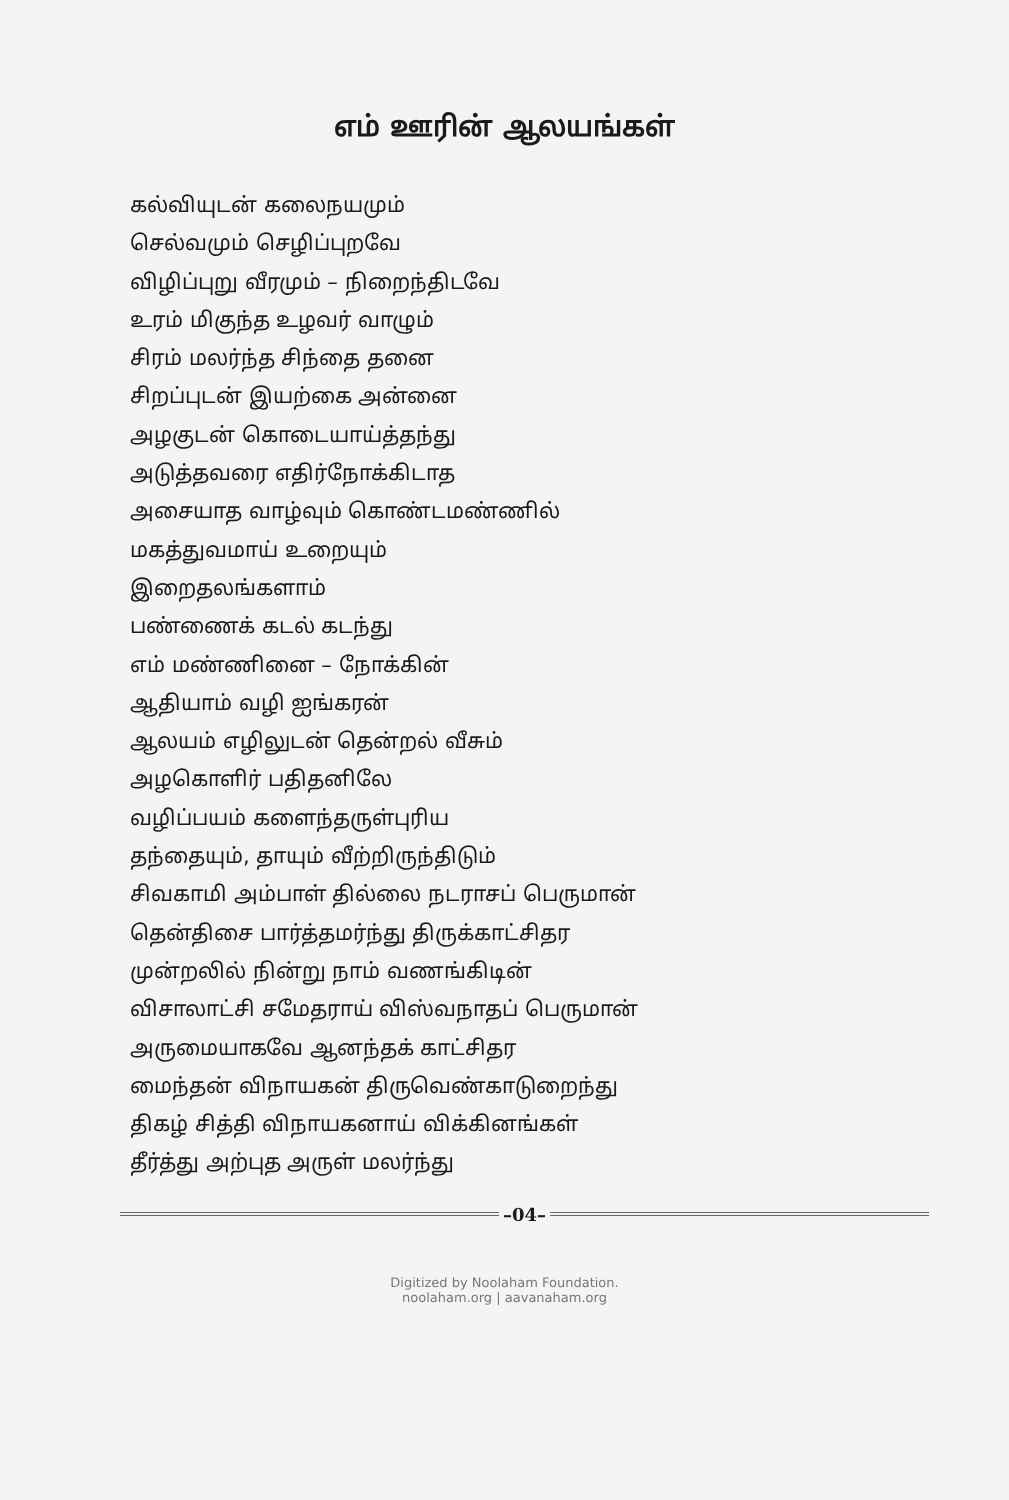எம் ஊரின் ஆலயங்கள்
கல்வியுடன் கலைநயமும்
செல்வமும் செழிப்புறவே
விழிப்புறு வீரமும் – நிறைந்திடவே
உரம் மிகுந்த உழவர் வாழும்
சிரம் மலர்ந்த சிந்தை தனை
சிறப்புடன் இயற்கை அன்னை
அழகுடன் கொடையாய்த்தந்து
அடுத்தவரை எதிர்நோக்கிடாத
அசையாத வாழ்வும் கொண்டமண்ணில்
மகத்துவமாய் உறையும்
இறைதலங்களாம்
பண்ணைக் கடல் கடந்து
எம் மண்ணினை – நோக்கின்
ஆதியாம் வழி ஐங்கரன்
ஆலயம் எழிலுடன் தென்றல் வீசும்
அழகொளிர் பதிதனிலே
வழிப்பயம் களைந்தருள்புரிய
தந்தையும், தாயும் வீற்றிருந்திடும்
சிவகாமி அம்பாள் தில்லை நடராசப் பெருமான்
தென்திசை பார்த்தமர்ந்து திருக்காட்சிதர
முன்றலில் நின்று நாம் வணங்கிடின்
விசாலாட்சி சமேதராய் விஸ்வநாதப் பெருமான்
அருமையாகவே ஆனந்தக் காட்சிதர
மைந்தன் விநாயகன் திருவெண்காடுறைந்து
திகழ் சித்தி விநாயகனாய் விக்கினங்கள்
தீர்த்து அற்புத அருள் மலர்ந்து
–04–
Digitized by Noolaham Foundation.
noolaham.org | aavanaham.org